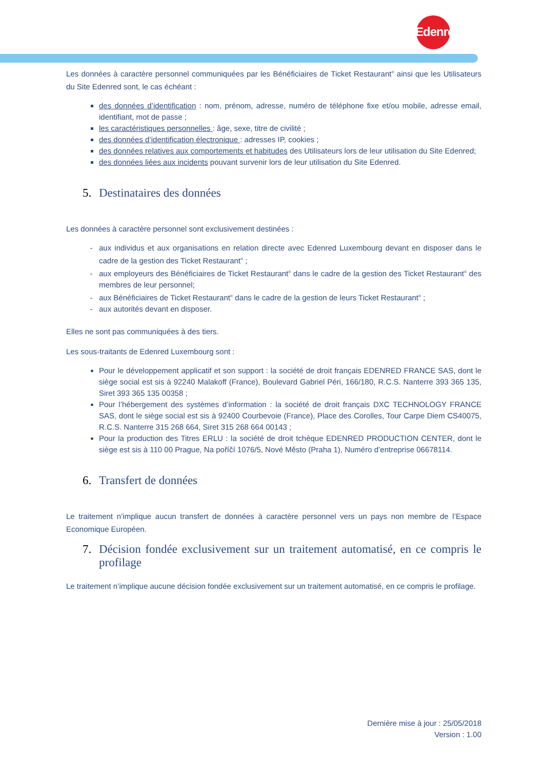Edenred
Les données à caractère personnel communiquées par les Bénéficiaires de Ticket Restaurant<sup>®</sup> ainsi que les Utilisateurs du Site Edenred sont, le cas échéant :
des données d’identification : nom, prénom, adresse, numéro de téléphone fixe et/ou mobile, adresse email, identifiant, mot de passe ;
les caractéristiques personnelles : âge, sexe, titre de civilité ;
des données d’identification électronique : adresses IP, cookies ;
des données relatives aux comportements et habitudes des Utilisateurs lors de leur utilisation du Site Edenred;
des données liées aux incidents pouvant survenir lors de leur utilisation du Site Edenred.
5. Destinataires des données
Les données à caractère personnel sont exclusivement destinées :
aux individus et aux organisations en relation directe avec Edenred Luxembourg devant en disposer dans le cadre de la gestion des Ticket Restaurant<sup>®</sup> ;
aux employeurs des Bénéficiaires de Ticket Restaurant<sup>®</sup> dans le cadre de la gestion des Ticket Restaurant<sup>®</sup> des membres de leur personnel;
aux Bénéficiaires de Ticket Restaurant<sup>®</sup> dans le cadre de la gestion de leurs Ticket Restaurant<sup>®</sup> ;
aux autorités devant en disposer.
Elles ne sont pas communiquées à des tiers.
Les sous-traitants de Edenred Luxembourg sont :
Pour le développement applicatif et son support : la société de droit français EDENRED FRANCE SAS, dont le siège social est sis à 92240 Malakoff (France), Boulevard Gabriel Péri, 166/180, R.C.S. Nanterre 393 365 135, Siret 393 365 135 00358 ;
Pour l’hébergement des systèmes d’information : la société de droit français DXC TECHNOLOGY FRANCE SAS, dont le siège social est sis à 92400 Courbevoie (France), Place des Corolles, Tour Carpe Diem CS40075, R.C.S. Nanterre 315 268 664, Siret 315 268 664 00143 ;
Pour la production des Titres ERLU : la société de droit tchèque EDENRED PRODUCTION CENTER, dont le siège est sis à 110 00 Prague, Na poříčí 1076/5, Nové Město (Praha 1), Numéro d’entreprise 06678114.
6. Transfert de données
Le traitement n’implique aucun transfert de données à caractère personnel vers un pays non membre de l’Espace Economique Européen.
7. Décision fondée exclusivement sur un traitement automatisé, en ce compris le profilage
Le traitement n’implique aucune décision fondée exclusivement sur un traitement automatisé, en ce compris le profilage.
Dernière mise à jour : 25/05/2018
Version : 1.00